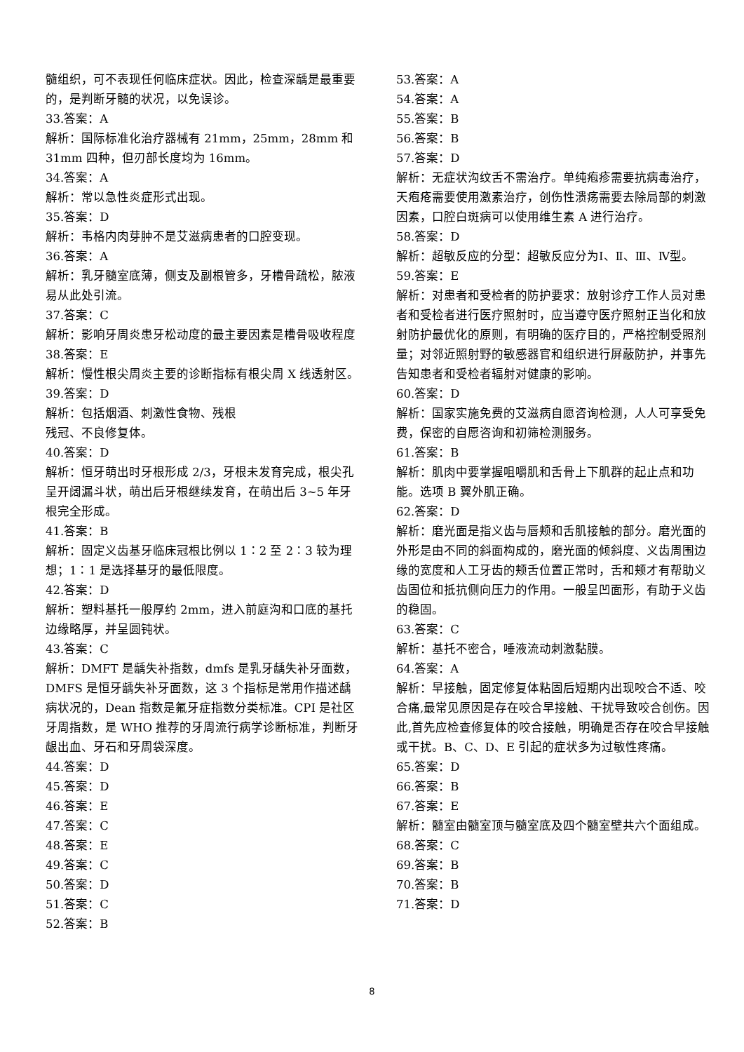髓组织，可不表现任何临床症状。因此，检查深龋是最重要的，是判断牙髓的状况，以免误诊。
33.答案：A
解析：国际标准化治疗器械有 21mm，25mm，28mm 和 31mm 四种，但刃部长度均为 16mm。
34.答案：A
解析：常以急性炎症形式出现。
35.答案：D
解析：韦格内肉芽肿不是艾滋病患者的口腔变现。
36.答案：A
解析：乳牙髓室底薄，侧支及副根管多，牙槽骨疏松，脓液易从此处引流。
37.答案：C
解析：影响牙周炎患牙松动度的最主要因素是槽骨吸收程度
38.答案：E
解析：慢性根尖周炎主要的诊断指标有根尖周 X 线透射区。
39.答案：D
解析：包括烟酒、刺激性食物、残根
残冠、不良修复体。
40.答案：D
解析：恒牙萌出时牙根形成 2/3，牙根未发育完成，根尖孔呈开阔漏斗状，萌出后牙根继续发育，在萌出后 3~5 年牙根完全形成。
41.答案：B
解析：固定义齿基牙临床冠根比例以 1∶2 至 2∶3 较为理想；1∶1 是选择基牙的最低限度。
42.答案：D
解析：塑料基托一般厚约 2mm，进入前庭沟和口底的基托边缘略厚，并呈圆钝状。
43.答案：C
解析：DMFT 是龋失补指数，dmfs 是乳牙龋失补牙面数，DMFS 是恒牙龋失补牙面数，这 3 个指标是常用作描述龋病状况的，Dean 指数是氟牙症指数分类标准。CPI 是社区牙周指数，是 WHO 推荐的牙周流行病学诊断标准，判断牙龈出血、牙石和牙周袋深度。
44.答案：D
45.答案：D
46.答案：E
47.答案：C
48.答案：E
49.答案：C
50.答案：D
51.答案：C
52.答案：B
53.答案：A
54.答案：A
55.答案：B
56.答案：B
57.答案：D
解析：无症状沟纹舌不需治疗。单纯疱疹需要抗病毒治疗，天疱疮需要使用激素治疗，创伤性溃疡需要去除局部的刺激因素，口腔白斑病可以使用维生素 A 进行治疗。
58.答案：D
解析：超敏反应的分型：超敏反应分为Ⅰ、Ⅱ、Ⅲ、Ⅳ型。
59.答案：E
解析：对患者和受检者的防护要求：放射诊疗工作人员对患者和受检者进行医疗照射时，应当遵守医疗照射正当化和放射防护最优化的原则，有明确的医疗目的，严格控制受照剂量；对邻近照射野的敏感器官和组织进行屏蔽防护，并事先告知患者和受检者辐射对健康的影响。
60.答案：D
解析：国家实施免费的艾滋病自愿咨询检测，人人可享受免费，保密的自愿咨询和初筛检测服务。
61.答案：B
解析：肌肉中要掌握咀嚼肌和舌骨上下肌群的起止点和功能。选项 B 翼外肌正确。
62.答案：D
解析：磨光面是指义齿与唇颊和舌肌接触的部分。磨光面的外形是由不同的斜面构成的，磨光面的倾斜度、义齿周围边缘的宽度和人工牙齿的颊舌位置正常时，舌和颊才有帮助义齿固位和抵抗侧向压力的作用。一般呈凹面形，有助于义齿的稳固。
63.答案：C
解析：基托不密合，唾液流动刺激黏膜。
64.答案：A
解析：早接触，固定修复体粘固后短期内出现咬合不适、咬合痛,最常见原因是存在咬合早接触、干扰导致咬合创伤。因此,首先应检查修复体的咬合接触，明确是否存在咬合早接触或干扰。B、C、D、E 引起的症状多为过敏性疼痛。
65.答案：D
66.答案：B
67.答案：E
解析：髓室由髓室顶与髓室底及四个髓室壁共六个面组成。
68.答案：C
69.答案：B
70.答案：B
71.答案：D
8